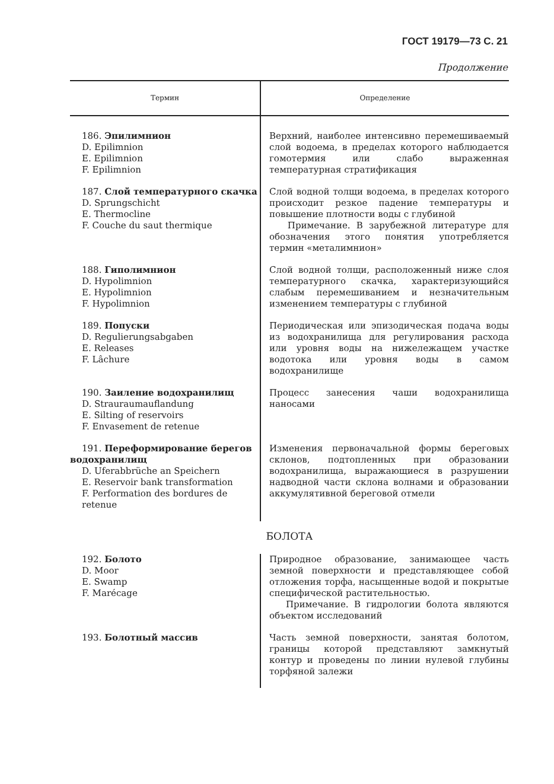ГОСТ 19179—73 С. 21
Продолжение
| Термин | Определение |
| --- | --- |
| 186. Эпилимнион D. Epilimnion E. Epilimnion F. Epilimnion | Верхний, наиболее интенсивно перемешиваемый слой водоема, в пределах которого наблюдается гомотермия или слабо выраженная температурная стратификация |
| 187. Слой температурного скачка D. Sprungschicht E. Thermocline F. Couche du saut thermique | Слой водной толщи водоема, в пределах которого происходит резкое падение температуры и повышение плотности воды с глубиной Примечание. В зарубежной литературе для обозначения этого понятия употребляется термин «металимнион» |
| 188. Гиполимнион D. Hypolimnion E. Hypolimnion F. Hypolimnion | Слой водной толщи, расположенный ниже слоя температурного скачка, характеризующийся слабым перемешиванием и незначительным изменением температуры с глубиной |
| 189. Попуски D. Regulierungsabgaben E. Releases F. Lâchure | Периодическая или эпизодическая подача воды из водохранилища для регулирования расхода или уровня воды на нижележащем участке водотока или уровня воды в самом водохранилище |
| 190. Заиление водохранилищ D. Strauraumauflandung E. Silting of reservoirs F. Envasement de retenue | Процесс занесения чаши водохранилища наносами |
| 191. Переформирование берегов водохранилищ D. Uferabbrüche an Speichern E. Reservoir bank transformation F. Performation des bordures de retenue | Изменения первоначальной формы береговых склонов, подтопленных при образовании водохранилища, выражающиеся в разрушении надводной части склона волнами и образовании аккумулятивной береговой отмели |
| БОЛОТА | |
| 192. Болото D. Moor E. Swamp F. Marécage | Природное образование, занимающее часть земной поверхности и представляющее собой отложения торфа, насыщенные водой и покрытые специфической растительностью. Примечание. В гидрологии болота являются объектом исследований |
| 193. Болотный массив | Часть земной поверхности, занятая болотом, границы которой представляют замкнутый контур и проведены по линии нулевой глубины торфяной залежи |